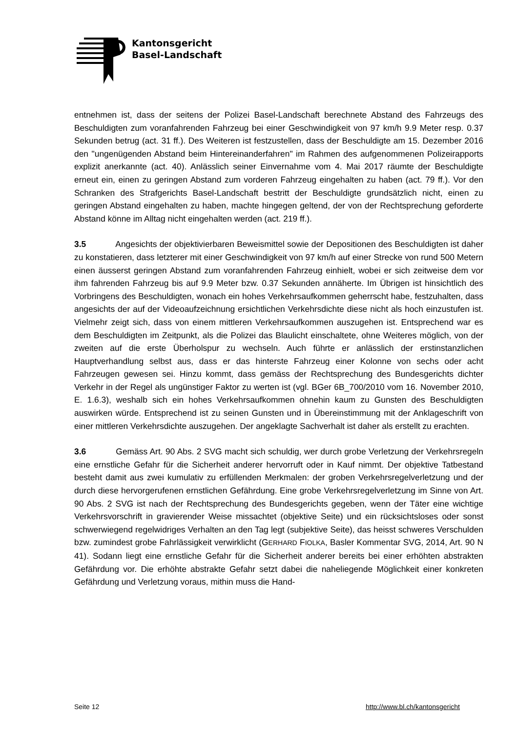Kantonsgericht
Basel-Landschaft
entnehmen ist, dass der seitens der Polizei Basel-Landschaft berechnete Abstand des Fahrzeugs des Beschuldigten zum voranfahrenden Fahrzeug bei einer Geschwindigkeit von 97 km/h 9.9 Meter resp. 0.37 Sekunden betrug (act. 31 ff.). Des Weiteren ist festzustellen, dass der Beschuldigte am 15. Dezember 2016 den "ungenügenden Abstand beim Hintereinanderfahren" im Rahmen des aufgenommenen Polizeirapports explizit anerkannte (act. 40). Anlässlich seiner Einvernahme vom 4. Mai 2017 räumte der Beschuldigte erneut ein, einen zu geringen Abstand zum vorderen Fahrzeug eingehalten zu haben (act. 79 ff.). Vor den Schranken des Strafgerichts Basel-Landschaft bestritt der Beschuldigte grundsätzlich nicht, einen zu geringen Abstand eingehalten zu haben, machte hingegen geltend, der von der Rechtsprechung geforderte Abstand könne im Alltag nicht eingehalten werden (act. 219 ff.).
3.5 Angesichts der objektivierbaren Beweismittel sowie der Depositionen des Beschuldigten ist daher zu konstatieren, dass letzterer mit einer Geschwindigkeit von 97 km/h auf einer Strecke von rund 500 Metern einen äusserst geringen Abstand zum voranfahrenden Fahrzeug einhielt, wobei er sich zeitweise dem vor ihm fahrenden Fahrzeug bis auf 9.9 Meter bzw. 0.37 Sekunden annäherte. Im Übrigen ist hinsichtlich des Vorbringens des Beschuldigten, wonach ein hohes Verkehrsaufkommen geherrscht habe, festzuhalten, dass angesichts der auf der Videoaufzeichnung ersichtlichen Verkehrsdichte diese nicht als hoch einzustufen ist. Vielmehr zeigt sich, dass von einem mittleren Verkehrsaufkommen auszugehen ist. Entsprechend war es dem Beschuldigten im Zeitpunkt, als die Polizei das Blaulicht einschaltete, ohne Weiteres möglich, von der zweiten auf die erste Überholspur zu wechseln. Auch führte er anlässlich der erstinstanzlichen Hauptverhandlung selbst aus, dass er das hinterste Fahrzeug einer Kolonne von sechs oder acht Fahrzeugen gewesen sei. Hinzu kommt, dass gemäss der Rechtsprechung des Bundesgerichts dichter Verkehr in der Regel als ungünstiger Faktor zu werten ist (vgl. BGer 6B_700/2010 vom 16. November 2010, E. 1.6.3), weshalb sich ein hohes Verkehrsaufkommen ohnehin kaum zu Gunsten des Beschuldigten auswirken würde. Entsprechend ist zu seinen Gunsten und in Übereinstimmung mit der Anklageschrift von einer mittleren Verkehrsdichte auszugehen. Der angeklagte Sachverhalt ist daher als erstellt zu erachten.
3.6 Gemäss Art. 90 Abs. 2 SVG macht sich schuldig, wer durch grobe Verletzung der Verkehrsregeln eine ernstliche Gefahr für die Sicherheit anderer hervorruft oder in Kauf nimmt. Der objektive Tatbestand besteht damit aus zwei kumulativ zu erfüllenden Merkmalen: der groben Verkehrsregelverletzung und der durch diese hervorgerufenen ernstlichen Gefährdung. Eine grobe Verkehrsregelverletzung im Sinne von Art. 90 Abs. 2 SVG ist nach der Rechtsprechung des Bundesgerichts gegeben, wenn der Täter eine wichtige Verkehrsvorschrift in gravierender Weise missachtet (objektive Seite) und ein rücksichtsloses oder sonst schwerwiegend regelwidriges Verhalten an den Tag legt (subjektive Seite), das heisst schweres Verschulden bzw. zumindest grobe Fahrlässigkeit verwirklicht (GERHARD FIOLKA, Basler Kommentar SVG, 2014, Art. 90 N 41). Sodann liegt eine ernstliche Gefahr für die Sicherheit anderer bereits bei einer erhöhten abstrakten Gefährdung vor. Die erhöhte abstrakte Gefahr setzt dabei die naheliegende Möglichkeit einer konkreten Gefährdung und Verletzung voraus, mithin muss die Hand-
Seite 12 http://www.bl.ch/kantonsgericht